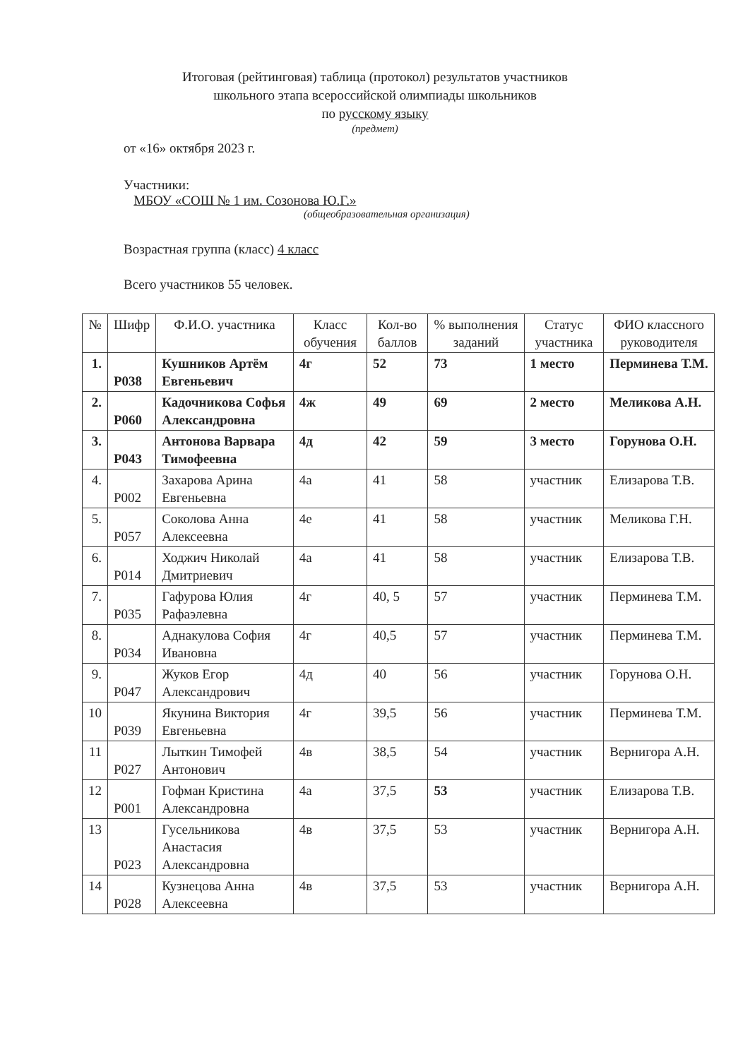Итоговая (рейтинговая) таблица (протокол) результатов участников
школьного этапа всероссийской олимпиады школьников
по русскому языку
(предмет)
от «16» октября 2023 г.
Участники:
МБОУ «СОШ № 1 им. Созонова Ю.Г.»
(общеобразовательная организация)
Возрастная группа (класс) 4 класс
Всего участников 55 человек.
| № | Шифр | Ф.И.О. участника | Класс обучения | Кол-во баллов | % выполнения заданий | Статус участника | ФИО классного руководителя |
| --- | --- | --- | --- | --- | --- | --- | --- |
| 1. | P038 | Кушников Артём Евгеньевич | 4г | 52 | 73 | 1 место | Перминева Т.М. |
| 2. | P060 | Кадочникова Софья Александровна | 4ж | 49 | 69 | 2 место | Меликова А.Н. |
| 3. | P043 | Антонова Варвара Тимофеевна | 4д | 42 | 59 | 3 место | Горунова О.Н. |
| 4. | P002 | Захарова Арина Евгеньевна | 4а | 41 | 58 | участник | Елизарова Т.В. |
| 5. | P057 | Соколова Анна Алексеевна | 4е | 41 | 58 | участник | Меликова Г.Н. |
| 6. | P014 | Ходжич Николай Дмитриевич | 4а | 41 | 58 | участник | Елизарова Т.В. |
| 7. | P035 | Гафурова Юлия Рафаэлевна | 4г | 40, 5 | 57 | участник | Перминева Т.М. |
| 8. | P034 | Аднакулова София Ивановна | 4г | 40,5 | 57 | участник | Перминева Т.М. |
| 9. | P047 | Жуков Егор Александрович | 4д | 40 | 56 | участник | Горунова О.Н. |
| 10 | P039 | Якунина Виктория Евгеньевна | 4г | 39,5 | 56 | участник | Перминева Т.М. |
| 11 | P027 | Лыткин Тимофей Антонович | 4в | 38,5 | 54 | участник | Вернигора А.Н. |
| 12 | P001 | Гофман Кристина Александровна | 4а | 37,5 | 53 | участник | Елизарова Т.В. |
| 13 | P023 | Гусельникова Анастасия Александровна | 4в | 37,5 | 53 | участник | Вернигора А.Н. |
| 14 | P028 | Кузнецова Анна Алексеевна | 4в | 37,5 | 53 | участник | Вернигора А.Н. |